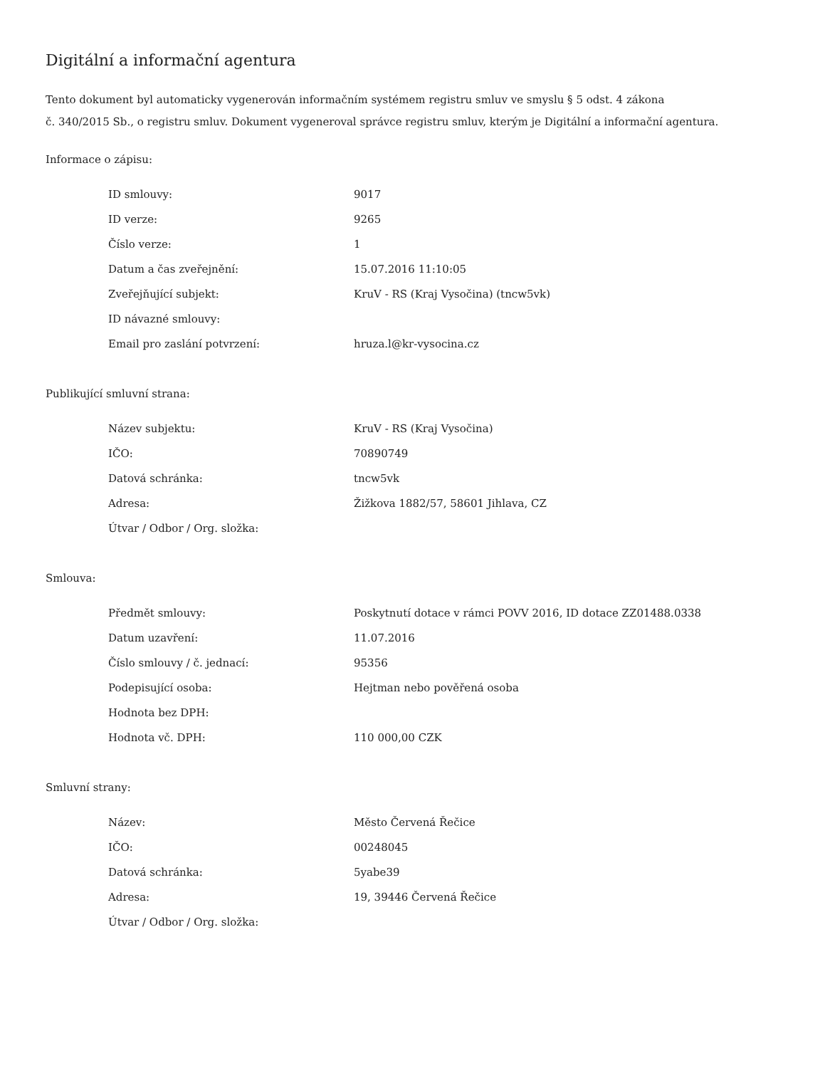Digitální a informační agentura
Tento dokument byl automaticky vygenerován informačním systémem registru smluv ve smyslu § 5 odst. 4 zákona
č. 340/2015 Sb., o registru smluv. Dokument vygeneroval správce registru smluv, kterým je Digitální a informační agentura.
Informace o zápisu:
| ID smlouvy: | 9017 |
| ID verze: | 9265 |
| Číslo verze: | 1 |
| Datum a čas zveřejnění: | 15.07.2016 11:10:05 |
| Zveřejňující subjekt: | KruV - RS (Kraj Vysočina) (tncw5vk) |
| ID návazné smlouvy: | |
| Email pro zaslání potvrzení: | hruza.l@kr-vysocina.cz |
Publikující smluvní strana:
| Název subjektu: | KruV - RS (Kraj Vysočina) |
| IČO: | 70890749 |
| Datová schránka: | tncw5vk |
| Adresa: | Žižkova 1882/57, 58601 Jihlava, CZ |
| Útvar / Odbor / Org. složka: | |
Smlouva:
| Předmět smlouvy: | Poskytnutí dotace v rámci POVV 2016, ID dotace ZZ01488.0338 |
| Datum uzavření: | 11.07.2016 |
| Číslo smlouvy / č. jednací: | 95356 |
| Podepisující osoba: | Hejtman nebo pověřená osoba |
| Hodnota bez DPH: | |
| Hodnota vč. DPH: | 110 000,00 CZK |
Smluvní strany:
| Název: | Město Červená Řečice |
| IČO: | 00248045 |
| Datová schránka: | 5yabe39 |
| Adresa: | 19, 39446 Červená Řečice |
| Útvar / Odbor / Org. složka: | |